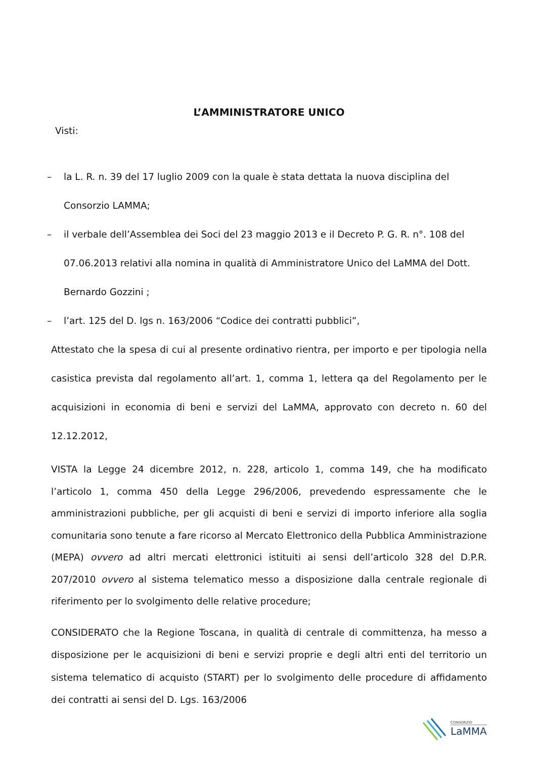L’AMMINISTRATORE UNICO
Visti:
– la L. R. n. 39 del 17 luglio 2009 con la quale è stata dettata la nuova disciplina del Consorzio LAMMA;
– il verbale dell’Assemblea dei Soci del 23 maggio 2013 e il Decreto P. G. R. n°. 108 del 07.06.2013 relativi alla nomina in qualità di Amministratore Unico del LaMMA del Dott. Bernardo Gozzini ;
– l’art. 125 del D. lgs n. 163/2006 “Codice dei contratti pubblici”,
Attestato che la spesa di cui al presente ordinativo rientra, per importo e per tipologia nella casistica prevista dal regolamento all’art. 1, comma 1, lettera qa del Regolamento per le acquisizioni in economia di beni e servizi del LaMMA, approvato con decreto n. 60 del 12.12.2012,
VISTA la Legge 24 dicembre 2012, n. 228, articolo 1, comma 149, che ha modificato l’articolo 1, comma 450 della Legge 296/2006, prevedendo espressamente che le amministrazioni pubbliche, per gli acquisti di beni e servizi di importo inferiore alla soglia comunitaria sono tenute a fare ricorso al Mercato Elettronico della Pubblica Amministrazione (MEPA) ovvero ad altri mercati elettronici istituiti ai sensi dell’articolo 328 del D.P.R. 207/2010 ovvero al sistema telematico messo a disposizione dalla centrale regionale di riferimento per lo svolgimento delle relative procedure;
CONSIDERATO che la Regione Toscana, in qualità di centrale di committenza, ha messo a disposizione per le acquisizioni di beni e servizi proprie e degli altri enti del territorio un sistema telematico di acquisto (START) per lo svolgimento delle procedure di affidamento dei contratti ai sensi del D. Lgs. 163/2006
CONSORZIO
LaMMA